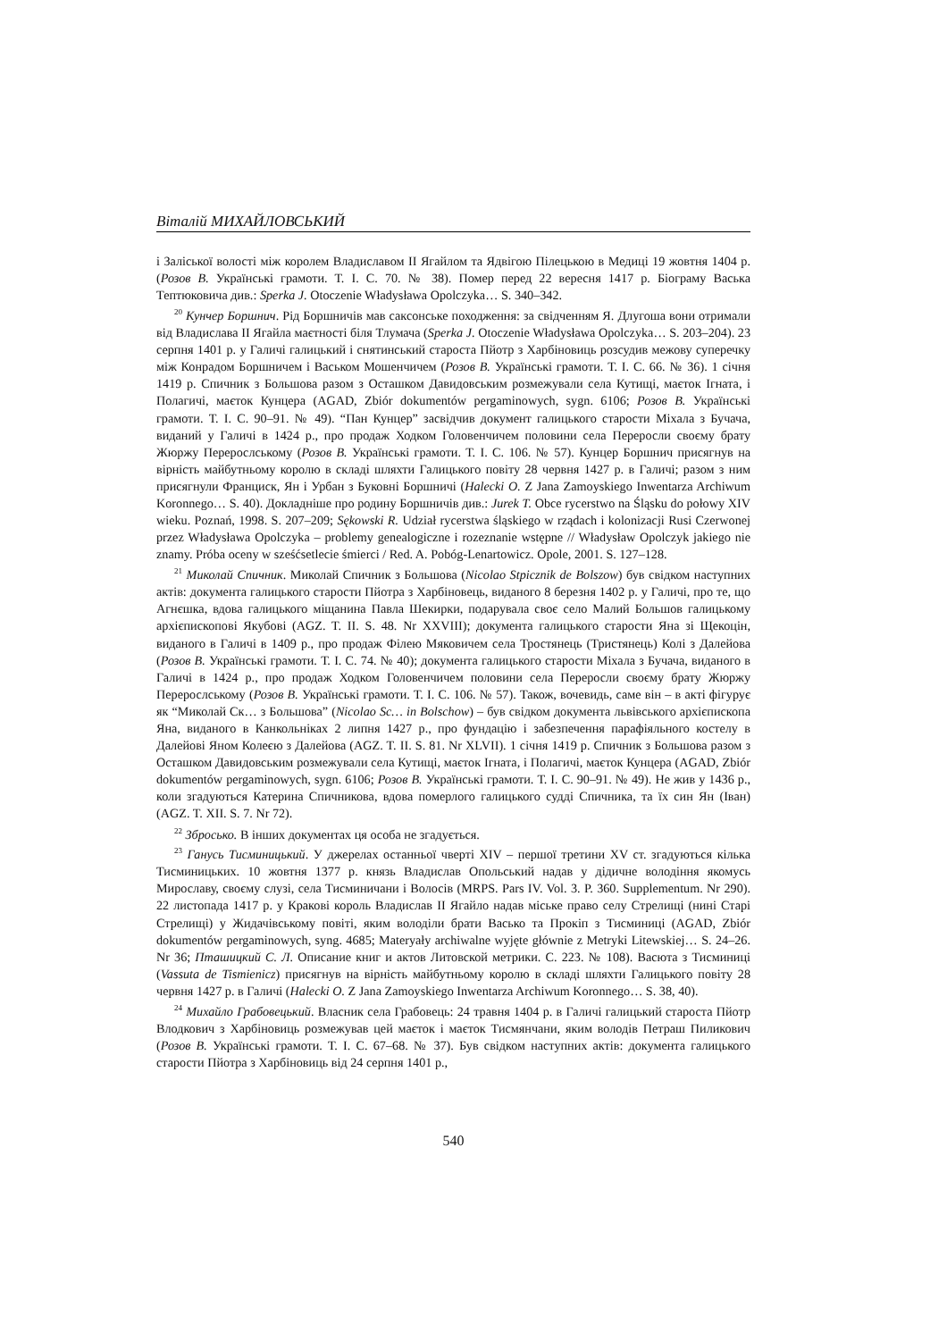Віталій МИХАЙЛОВСЬКИЙ
і Заліської волості між королем Владиславом II Ягайлом та Ядвігою Пілецькою в Медиці 19 жовтня 1404 р. (Розов В. Українські грамоти. Т. I. С. 70. № 38). Помер перед 22 вересня 1417 р. Біограму Васька Тептюковича див.: Sperka J. Otoczenie Władysława Opolczyka… S. 340–342.
<sup>20</sup> Кунчер Боршнич. Рід Боршничів мав саксонське походження: за свідченням Я. Длугоша вони отримали від Владислава II Ягайла маєтності біля Тлумача (Sperka J. Otoczenie Władysława Opolczyka… S. 203–204). 23 серпня 1401 р. у Галичі галицький і снятинський староста Пйотр з Харбіновиць розсудив межову суперечку між Конрадом Боршничем і Васьком Мошенчичем (Розов В. Українські грамоти. Т. I. С. 66. № 36). 1 січня 1419 р. Спичник з Большова разом з Осташком Давидовським розмежували села Кутищі, маєток Ігната, і Полагичі, маєток Кунцера (AGAD, Zbiór dokumentów pergaminowych, sygn. 6106; Розов В. Українські грамоти. Т. I. С. 90–91. № 49). “Пан Кунцер” засвідчив документ галицького старости Міхала з Бучача, виданий у Галичі в 1424 р., про продаж Ходком Головенчичем половини села Переросли своєму брату Жюржу Перерослському (Розов В. Українські грамоти. Т. I. С. 106. № 57). Кунцер Боршнич присягнув на вірність майбутньому королю в складі шляхти Галицького повіту 28 червня 1427 р. в Галичі; разом з ним присягнули Франциск, Ян і Урбан з Буковні Боршничі (Halecki O. Z Jana Zamoyskiego Inwentarza Archiwum Koronnego… S. 40). Докладніше про родину Боршничів див.: Jurek T. Obce rycerstwo na Śląsku do połowy XIV wieku. Poznań, 1998. S. 207–209; Sękowski R. Udział rycerstwa śląskiego w rządach i kolonizacji Rusi Czerwonej przez Władysława Opolczyka – problemy genealogiczne i rozeznanie wstępne // Władysław Opolczyk jakiego nie znamy. Próba oceny w sześćsetlecie śmierci / Red. A. Pobóg-Lenartowicz. Opole, 2001. S. 127–128.
<sup>21</sup> Миколай Спичник. Миколай Спичник з Большова (Nicolao Stpicznik de Bolszow) був свідком наступних актів: документа галицького старости Пйотра з Харбіновець, виданого 8 березня 1402 р. у Галичі, про те, що Агнєшка, вдова галицького міщанина Павла Шекирки, подарувала своє село Малий Большов галицькому архієпископові Якубові (AGZ. T. II. S. 48. Nr XXVIII); документа галицького старости Яна зі Щекоцін, виданого в Галичі в 1409 р., про продаж Філею Мяковичем села Тростянець (Тристянець) Колі з Далейова (Розов В. Українські грамоти. Т. I. С. 74. № 40); документа галицького старости Міхала з Бучача, виданого в Галичі в 1424 р., про продаж Ходком Головенчичем половини села Переросли своєму брату Жюржу Перерослському (Розов В. Українські грамоти. Т. I. С. 106. № 57). Також, вочевидь, саме він – в акті фігурує як “Миколай Ск… з Большова” (Nicolao Sc… in Bolschow) – був свідком документа львівського архієпископа Яна, виданого в Канкольніках 2 липня 1427 р., про фундацію і забезпечення парафіяльного костелу в Далейові Яном Колеєю з Далейова (AGZ. T. II. S. 81. Nr XLVII). 1 січня 1419 р. Спичник з Большова разом з Осташком Давидовським розмежували села Кутищі, маєток Ігната, і Полагичі, маєток Кунцера (AGAD, Zbiór dokumentów pergaminowych, sygn. 6106; Розов В. Українські грамоти. Т. I. С. 90–91. № 49). Не жив у 1436 р., коли згадуються Катерина Спичникова, вдова померлого галицького судді Спичника, та їх син Ян (Іван) (AGZ. T. XII. S. 7. Nr 72).
<sup>22</sup> Збросько. В інших документах ця особа не згадується.
<sup>23</sup> Ганусь Тисминицький. У джерелах останньої чверті XIV – першої третини XV ст. згадуються кілька Тисминицьких. 10 жовтня 1377 р. князь Владислав Опольський надав у дідичне володіння якомусь Мирославу, своєму слузі, села Тисминичани і Волосів (MRPS. Pars IV. Vol. 3. P. 360. Supplementum. Nr 290). 22 листопада 1417 р. у Кракові король Владислав II Ягайло надав міське право селу Стрелищі (нині Старі Стрелищі) у Жидачівському повіті, яким володіли брати Васько та Прокіп з Тисминиці (AGAD, Zbiór dokumentów pergaminowych, syng. 4685; Materyały archiwalne wyjęte głównie z Metryki Litewskiej… S. 24–26. Nr 36; Пташицкий С. Л. Описание книг и актов Литовской метрики. С. 223. № 108). Васюта з Тисминиці (Vassuta de Tismienicz) присягнув на вірність майбутньому королю в складі шляхти Галицького повіту 28 червня 1427 р. в Галичі (Halecki O. Z Jana Zamoyskiego Inwentarza Archiwum Koronnego… S. 38, 40).
<sup>24</sup> Михайло Грабовецький. Власник села Грабовець: 24 травня 1404 р. в Галичі галицький староста Пйотр Влодкович з Харбіновиць розмежував цей маєток і маєток Тисмянчани, яким володів Петраш Пиликович (Розов В. Українські грамоти. Т. I. С. 67–68. № 37). Був свідком наступних актів: документа галицького старости Пйотра з Харбіновиць від 24 серпня 1401 р.,
540